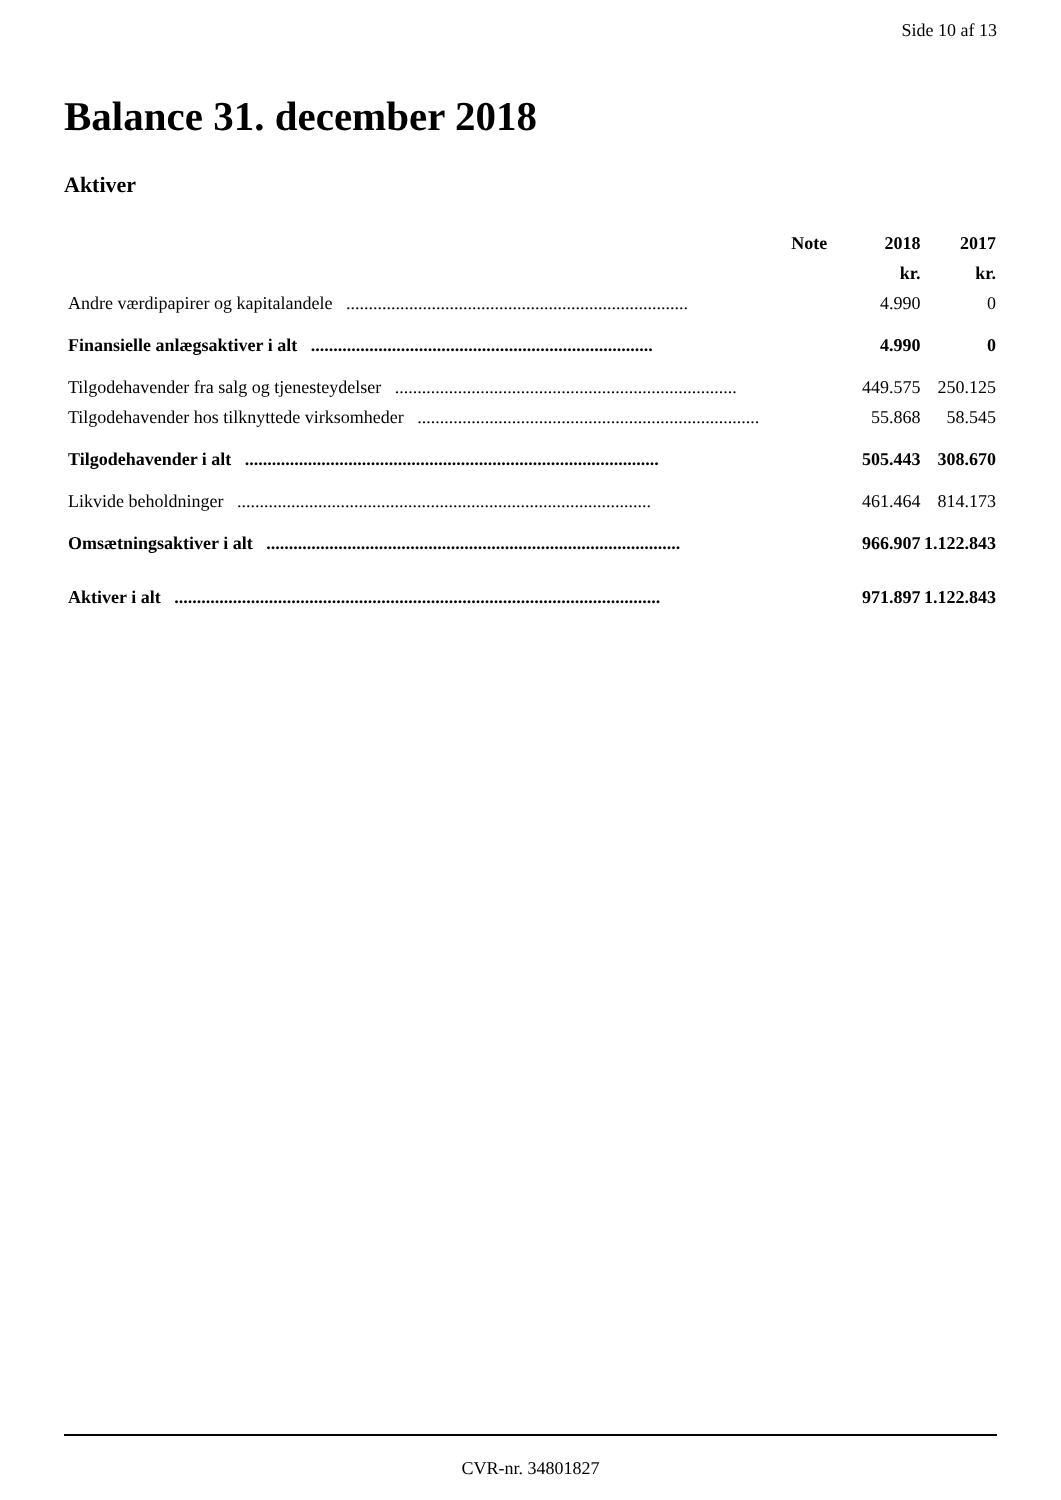Side 10 af 13
Balance 31. december 2018
Aktiver
| | Note | 2018 | 2017 |
| --- | --- | --- | --- |
| | | kr. | kr. |
| Andre værdipapirer og kapitalandele ............................................................................ | | 4.990 | 0 |
| Finansielle anlægsaktiver i alt ............................................................................ | | 4.990 | 0 |
| Tilgodehavender fra salg og tjenesteydelser ............................................................................ | | 449.575 | 250.125 |
| Tilgodehavender hos tilknyttede virksomheder ............................................................................ | | 55.868 | 58.545 |
| Tilgodehavender i alt ............................................................................................ | | 505.443 | 308.670 |
| Likvide beholdninger ............................................................................................ | | 461.464 | 814.173 |
| Omsætningsaktiver i alt ............................................................................................ | | 966.907 | 1.122.843 |
| Aktiver i alt ............................................................................................................ | | 971.897 | 1.122.843 |
CVR-nr. 34801827